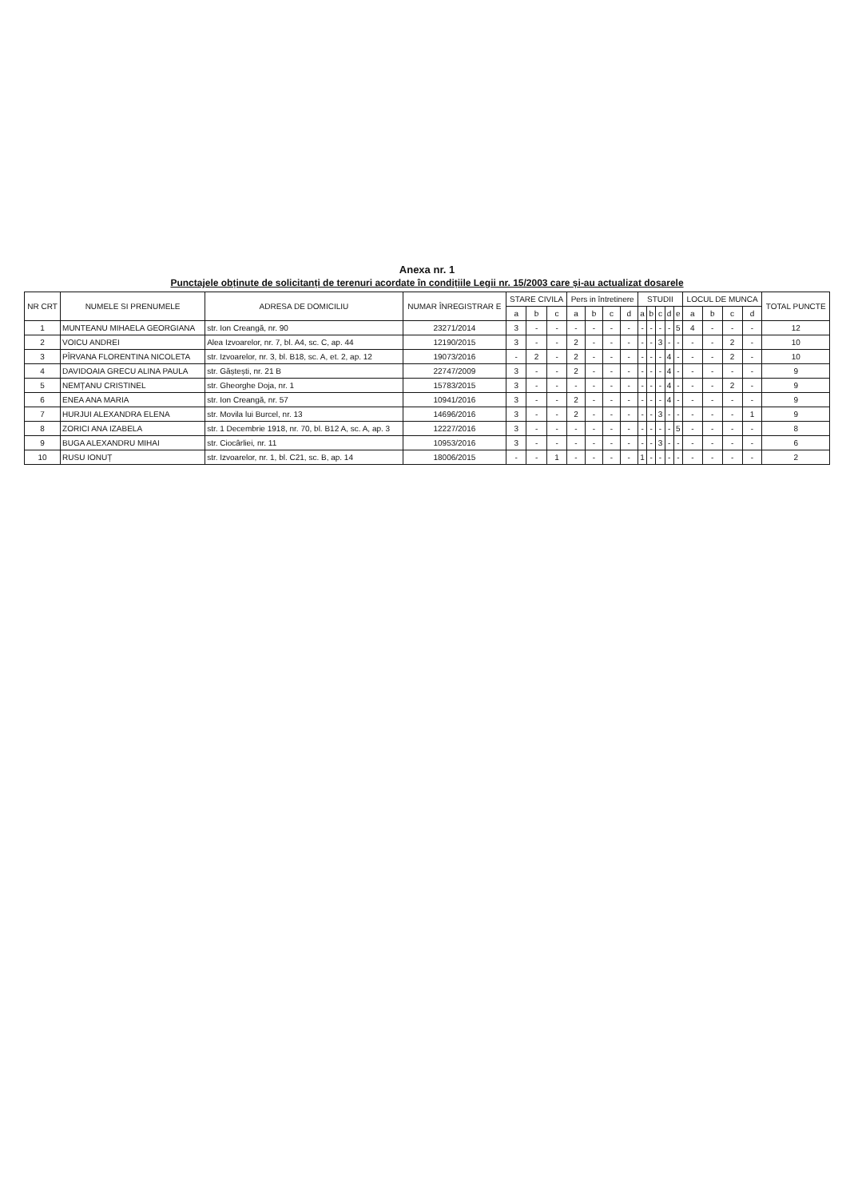Anexa nr. 1
Punctajele obținute de solicitanți de terenuri acordate în condițiile Legii nr. 15/2003 care și-au actualizat dosarele
| NR CRT | NUMELE SI PRENUMELE | ADRESA DE DOMICILIU | NUMAR ÎNREGISTRAR E | STARE CIVILA | | | Pers in întretinere | | | | STUDII | | | | | LOCUL DE MUNCA | | | | TOTAL PUNCTE |
| --- | --- | --- | --- | --- | --- | --- | --- | --- | --- | --- | --- | --- | --- | --- | --- | --- | --- | --- | --- | --- |
| | | | | a | b | c | a | b | c | d | a | b | c | d | e | a | b | c | d | |
| 1 | MUNTEANU MIHAELA GEORGIANA | str. Ion Creangă, nr. 90 | 23271/2014 | 3 | - | - | - | - | - | - | - | - | - | - | 5 | 4 | - | - | - | 12 |
| 2 | VOICU ANDREI | Alea Izvoarelor, nr. 7, bl. A4, sc. C, ap. 44 | 12190/2015 | 3 | - | - | 2 | - | - | - | - | - | 3 | - | - | - | - | 2 | - | 10 |
| 3 | PÎRVANA FLORENTINA NICOLETA | str. Izvoarelor, nr. 3, bl. B18, sc. A, et. 2, ap. 12 | 19073/2016 | - | 2 | - | 2 | - | - | - | - | - | - | 4 | - | - | - | 2 | - | 10 |
| 4 | DAVIDOAIA GRECU ALINA PAULA | str. Găștești, nr. 21 B | 22747/2009 | 3 | - | - | 2 | - | - | - | - | - | - | 4 | - | - | - | - | - | 9 |
| 5 | NEMȚANU CRISTINEL | str. Gheorghe Doja, nr. 1 | 15783/2015 | 3 | - | - | - | - | - | - | - | - | - | 4 | - | - | - | 2 | - | 9 |
| 6 | ENEA ANA MARIA | str. Ion Creangă, nr. 57 | 10941/2016 | 3 | - | - | 2 | - | - | - | - | - | - | 4 | - | - | - | - | - | 9 |
| 7 | HURJUI ALEXANDRA ELENA | str. Movila lui Burcel, nr. 13 | 14696/2016 | 3 | - | - | 2 | - | - | - | - | - | 3 | - | - | - | - | - | 1 | 9 |
| 8 | ZORICI ANA IZABELA | str. 1 Decembrie 1918, nr. 70, bl. B12 A, sc. A, ap. 3 | 12227/2016 | 3 | - | - | - | - | - | - | - | - | - | - | 5 | - | - | - | - | 8 |
| 9 | BUGA ALEXANDRU MIHAI | str. Ciocârliei, nr. 11 | 10953/2016 | 3 | - | - | - | - | - | - | - | - | 3 | - | - | - | - | - | - | 6 |
| 10 | RUSU IONUȚ | str. Izvoarelor, nr. 1, bl. C21, sc. B, ap. 14 | 18006/2015 | - | - | 1 | - | - | - | - | 1 | - | - | - | - | - | - | - | - | 2 |